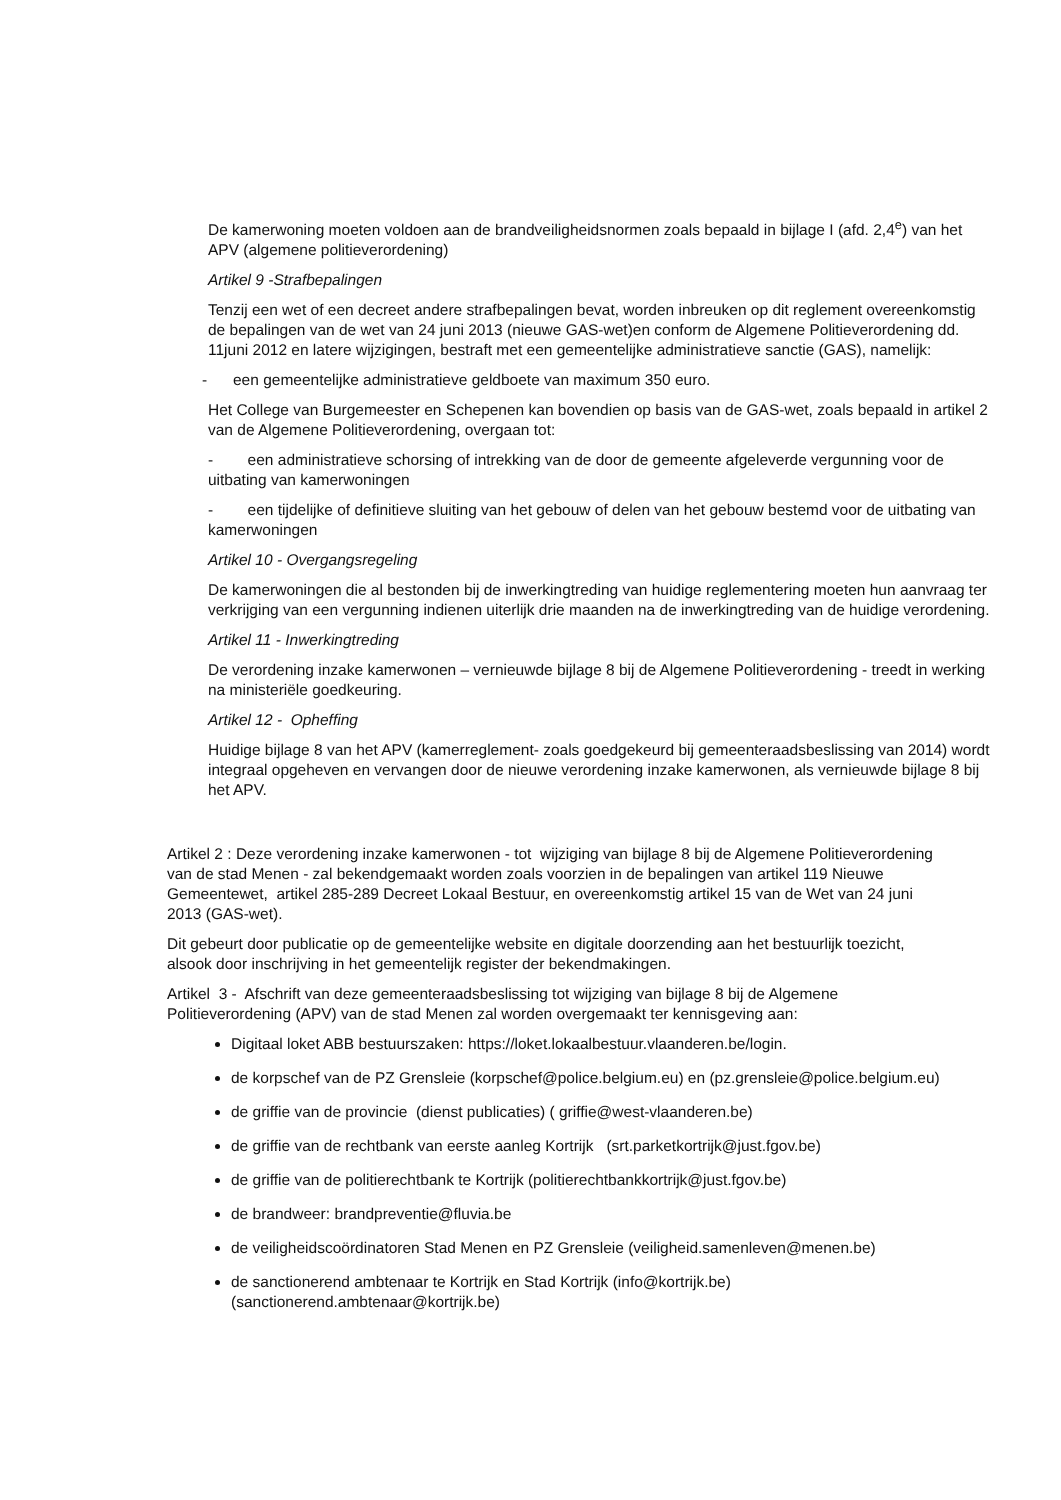De kamerwoning moeten voldoen aan de brandveiligheidsnormen zoals bepaald in bijlage I (afd. 2,4<sup>e</sup>) van het APV (algemene politieverordening)
Artikel 9 -Strafbepalingen
Tenzij een wet of een decreet andere strafbepalingen bevat, worden inbreuken op dit reglement overeenkomstig de bepalingen van de wet van 24 juni 2013 (nieuwe GAS-wet)en conform de Algemene Politieverordening dd. 11juni 2012 en latere wijzigingen, bestraft met een gemeentelijke administratieve sanctie (GAS), namelijk:
- een gemeentelijke administratieve geldboete van maximum 350 euro.
Het College van Burgemeester en Schepenen kan bovendien op basis van de GAS-wet, zoals bepaald in artikel 2 van de Algemene Politieverordening, overgaan tot:
- een administratieve schorsing of intrekking van de door de gemeente afgeleverde vergunning voor de uitbating van kamerwoningen
- een tijdelijke of definitieve sluiting van het gebouw of delen van het gebouw bestemd voor de uitbating van kamerwoningen
Artikel 10 - Overgangsregeling
De kamerwoningen die al bestonden bij de inwerkingtreding van huidige reglementering moeten hun aanvraag ter verkrijging van een vergunning indienen uiterlijk drie maanden na de inwerkingtreding van de huidige verordening.
Artikel 11 - Inwerkingtreding
De verordening inzake kamerwonen – vernieuwde bijlage 8 bij de Algemene Politieverordening - treedt in werking na ministeriële goedkeuring.
Artikel 12 - Opheffing
Huidige bijlage 8 van het APV (kamerreglement- zoals goedgekeurd bij gemeenteraadsbeslissing van 2014) wordt integraal opgeheven en vervangen door de nieuwe verordening inzake kamerwonen, als vernieuwde bijlage 8 bij het APV.
Artikel 2 : Deze verordening inzake kamerwonen - tot wijziging van bijlage 8 bij de Algemene Politieverordening van de stad Menen - zal bekendgemaakt worden zoals voorzien in de bepalingen van artikel 119 Nieuwe Gemeentewet, artikel 285-289 Decreet Lokaal Bestuur, en overeenkomstig artikel 15 van de Wet van 24 juni 2013 (GAS-wet).
Dit gebeurt door publicatie op de gemeentelijke website en digitale doorzending aan het bestuurlijk toezicht, alsook door inschrijving in het gemeentelijk register der bekendmakingen.
Artikel 3 - Afschrift van deze gemeenteraadsbeslissing tot wijziging van bijlage 8 bij de Algemene Politieverordening (APV) van de stad Menen zal worden overgemaakt ter kennisgeving aan:
Digitaal loket ABB bestuurszaken: https://loket.lokaalbestuur.vlaanderen.be/login.
de korpschef van de PZ Grensleie (korpschef@police.belgium.eu) en (pz.grensleie@police.belgium.eu)
de griffie van de provincie (dienst publicaties) ( griffie@west-vlaanderen.be)
de griffie van de rechtbank van eerste aanleg Kortrijk (srt.parketkortrijk@just.fgov.be)
de griffie van de politierechtbank te Kortrijk (politierechtbankkortrijk@just.fgov.be)
de brandweer: brandpreventie@fluvia.be
de veiligheidscoördinatoren Stad Menen en PZ Grensleie (veiligheid.samenleven@menen.be)
de sanctionerend ambtenaar te Kortrijk en Stad Kortrijk (info@kortrijk.be)(sanctionerend.ambtenaar@kortrijk.be)